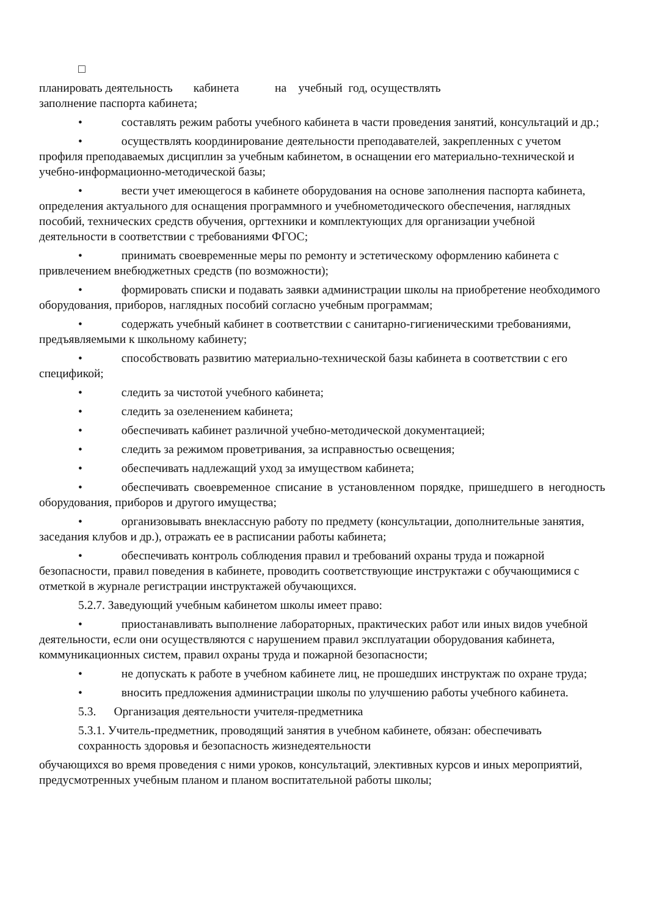□
планировать деятельность кабинета на учебный год, осуществлять
заполнение паспорта кабинета;
• составлять режим работы учебного кабинета в части проведения занятий, консультаций и др.;
• осуществлять координирование деятельности преподавателей, закрепленных с учетом профиля преподаваемых дисциплин за учебным кабинетом, в оснащении его материально-технической и учебно-информационно-методической базы;
• вести учет имеющегося в кабинете оборудования на основе заполнения паспорта кабинета, определения актуального для оснащения программного и учебнометодического обеспечения, наглядных пособий, технических средств обучения, оргтехники и комплектующих для организации учебной деятельности в соответствии с требованиями ФГОС;
• принимать своевременные меры по ремонту и эстетическому оформлению кабинета с привлечением внебюджетных средств (по возможности);
• формировать списки и подавать заявки администрации школы на приобретение необходимого оборудования, приборов, наглядных пособий согласно учебным программам;
• содержать учебный кабинет в соответствии с санитарно-гигиеническими требованиями, предъявляемыми к школьному кабинету;
• способствовать развитию материально-технической базы кабинета в соответствии с его спецификой;
• следить за чистотой учебного кабинета;
• следить за озеленением кабинета;
• обеспечивать кабинет различной учебно-методической документацией;
• следить за режимом проветривания, за исправностью освещения;
• обеспечивать надлежащий уход за имуществом кабинета;
• обеспечивать своевременное списание в установленном порядке, пришедшего в негодность оборудования, приборов и другого имущества;
• организовывать внеклассную работу по предмету (консультации, дополнительные занятия, заседания клубов и др.), отражать ее в расписании работы кабинета;
• обеспечивать контроль соблюдения правил и требований охраны труда и пожарной безопасности, правил поведения в кабинете, проводить соответствующие инструктажи с обучающимися с отметкой в журнале регистрации инструктажей обучающихся.
5.2.7. Заведующий учебным кабинетом школы имеет право:
• приостанавливать выполнение лабораторных, практических работ или иных видов учебной деятельности, если они осуществляются с нарушением правил эксплуатации оборудования кабинета, коммуникационных систем, правил охраны труда и пожарной безопасности;
• не допускать к работе в учебном кабинете лиц, не прошедших инструктаж по охране труда;
• вносить предложения администрации школы по улучшению работы учебного кабинета.
5.3. Организация деятельности учителя-предметника
5.3.1. Учитель-предметник, проводящий занятия в учебном кабинете, обязан: обеспечивать сохранность здоровья и безопасность жизнедеятельности
обучающихся во время проведения с ними уроков, консультаций, элективных курсов и иных мероприятий, предусмотренных учебным планом и планом воспитательной работы школы;